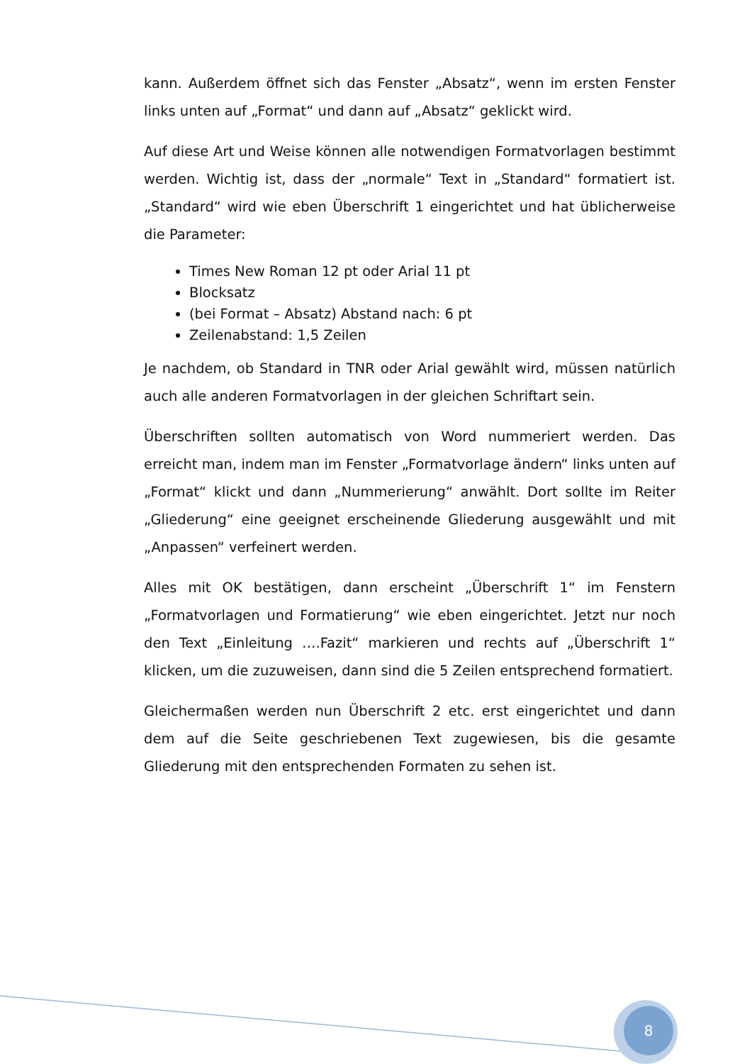kann. Außerdem öffnet sich das Fenster „Absatz“, wenn im ersten Fenster links unten auf „Format“ und dann auf „Absatz“ geklickt wird.
Auf diese Art und Weise können alle notwendigen Formatvorlagen bestimmt werden. Wichtig ist, dass der „normale“ Text in „Standard“ formatiert ist. „Standard“ wird wie eben Überschrift 1 eingerichtet und hat üblicherweise die Parameter:
Times New Roman 12 pt oder Arial 11 pt
Blocksatz
(bei Format – Absatz) Abstand nach: 6 pt
Zeilenabstand: 1,5 Zeilen
Je nachdem, ob Standard in TNR oder Arial gewählt wird, müssen natürlich auch alle anderen Formatvorlagen in der gleichen Schriftart sein.
Überschriften sollten automatisch von Word nummeriert werden. Das erreicht man, indem man im Fenster „Formatvorlage ändern“ links unten auf „Format“ klickt und dann „Nummerierung“ anwählt. Dort sollte im Reiter „Gliederung“ eine geeignet erscheinende Gliederung ausgewählt und mit „Anpassen“ verfeinert werden.
Alles mit OK bestätigen, dann erscheint „Überschrift 1“ im Fenstern „Formatvorlagen und Formatierung“ wie eben eingerichtet. Jetzt nur noch den Text „Einleitung ….Fazit“ markieren und rechts auf „Überschrift 1“ klicken, um die zuzuweisen, dann sind die 5 Zeilen entsprechend formatiert.
Gleichermaßen werden nun Überschrift 2 etc. erst eingerichtet und dann dem auf die Seite geschriebenen Text zugewiesen, bis die gesamte Gliederung mit den entsprechenden Formaten zu sehen ist.
8